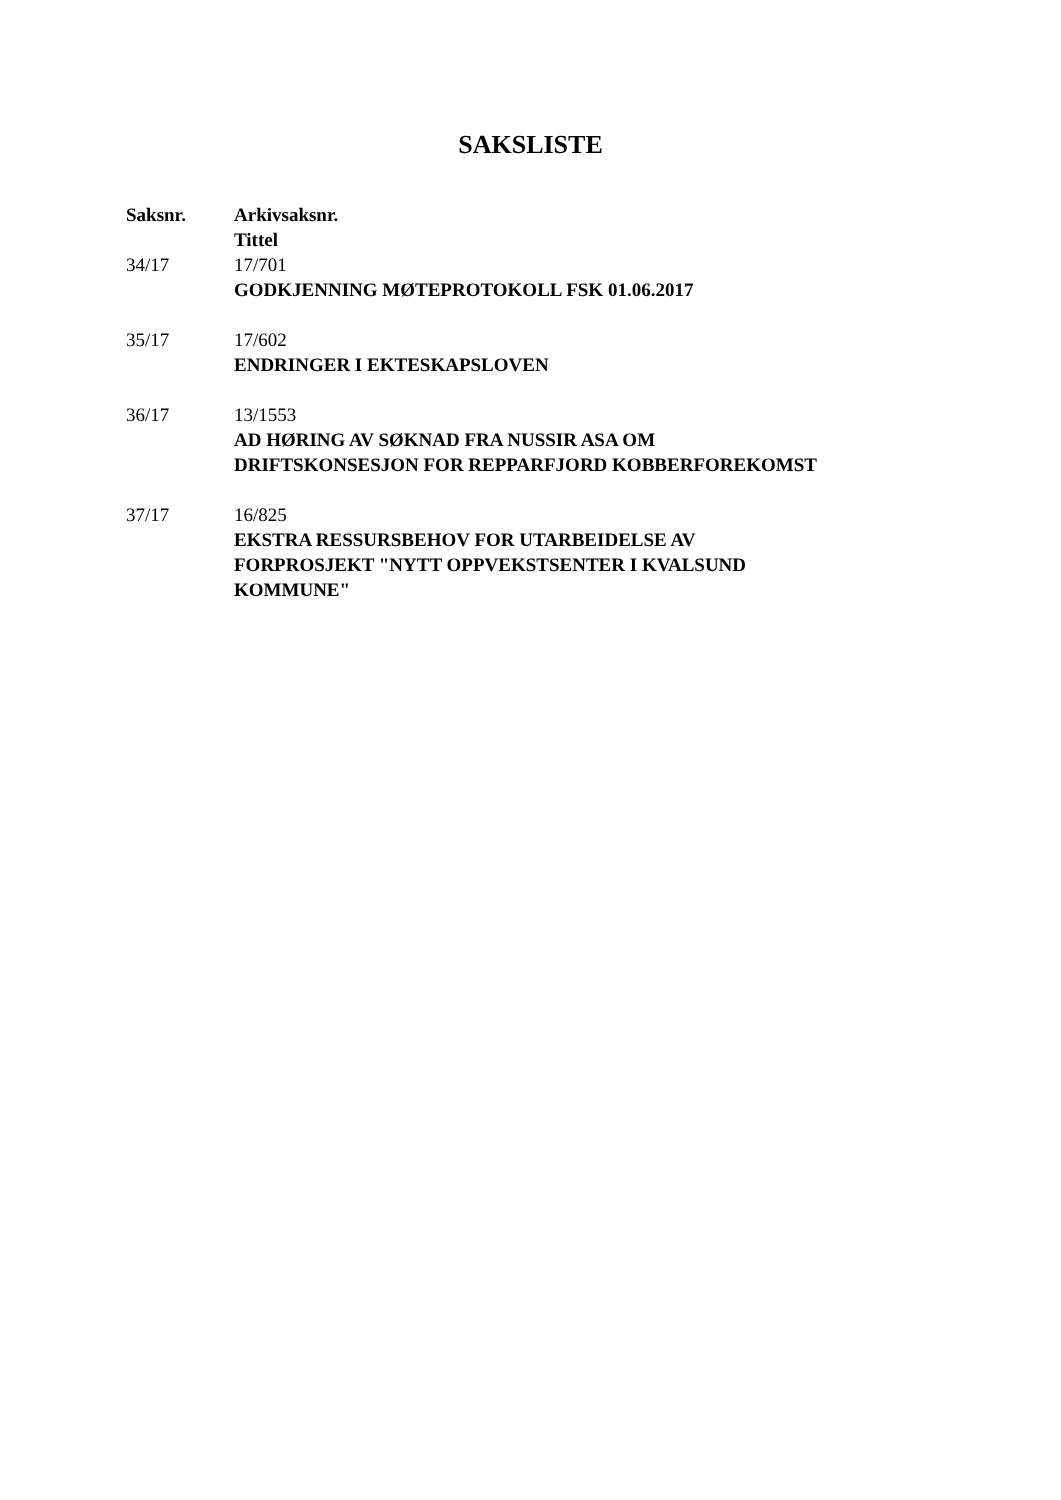SAKSLISTE
| Saksnr. | Arkivsaksnr. Tittel |
| --- | --- |
| 34/17 | 17/701 GODKJENNING MØTEPROTOKOLL FSK 01.06.2017 |
| 35/17 | 17/602 ENDRINGER I EKTESKAPSLOVEN |
| 36/17 | 13/1553 AD HØRING AV SØKNAD FRA NUSSIR ASA OM DRIFTSKONSESJON FOR REPPARFJORD KOBBERFOREKOMST |
| 37/17 | 16/825 EKSTRA RESSURSBEHOV FOR UTARBEIDELSE AV FORPROSJEKT "NYTT OPPVEKSTSENTER I KVALSUND KOMMUNE" |